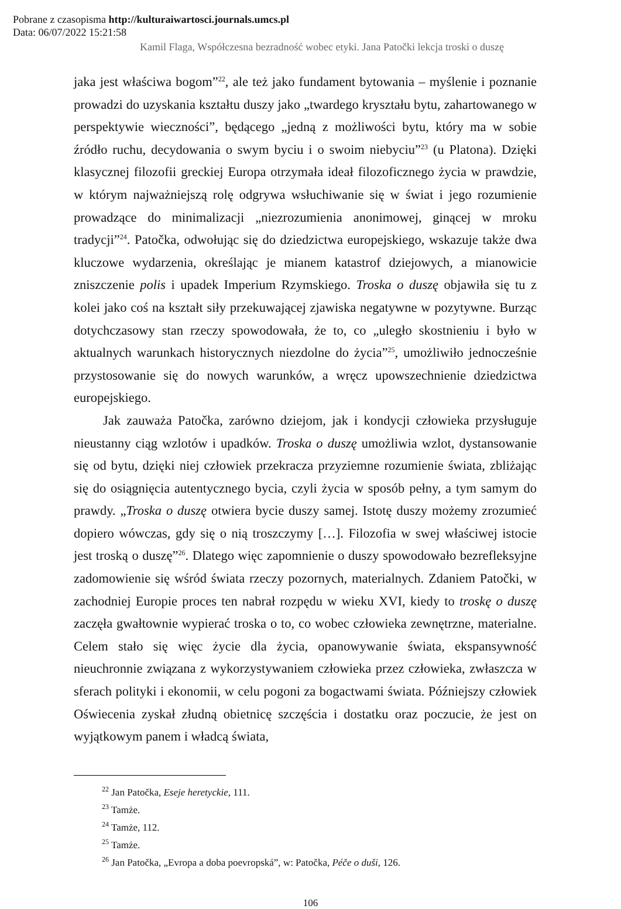Pobrane z czasopisma http://kulturaiwartosci.journals.umcs.pl
Data: 06/07/2022 15:21:58
Kamil Flaga, Współczesna bezradność wobec etyki. Jana Patočki lekcja troski o duszę
jaka jest właściwa bogom”<sup>22</sup>, ale też jako fundament bytowania – myślenie i poznanie prowadzi do uzyskania kształtu duszy jako „twardego kryształu bytu, zahartowanego w perspektywie wieczności”, będącego „jedną z możliwości bytu, który ma w sobie źródło ruchu, decydowania o swym byciu i o swoim niebyciu”<sup>23</sup> (u Platona). Dzięki klasycznej filozofii greckiej Europa otrzymała ideał filozoficznego życia w prawdzie, w którym najważniejszą rolę odgrywa wsłuchiwanie się w świat i jego rozumienie prowadzące do minimalizacji „niezrozumienia anonimowej, ginącej w mroku tradycji”<sup>24</sup>. Patočka, odwołując się do dziedzictwa europejskiego, wskazuje także dwa kluczowe wydarzenia, określając je mianem katastrof dziejowych, a mianowicie zniszczenie polis i upadek Imperium Rzymskiego. Troska o duszę objawiła się tu z kolei jako coś na kształt siły przekuwającej zjawiska negatywne w pozytywne. Burząc dotychczasowy stan rzeczy spowodowała, że to, co „uległo skostnieniu i było w aktualnych warunkach historycznych niezdolne do życia”<sup>25</sup>, umożliwiło jednocześnie przystosowanie się do nowych warunków, a wręcz upowszechnienie dziedzictwa europejskiego.
Jak zauważa Patočka, zarówno dziejom, jak i kondycji człowieka przysługuje nieustanny ciąg wzlotów i upadków. Troska o duszę umożliwia wzlot, dystansowanie się od bytu, dzięki niej człowiek przekracza przyziemne rozumienie świata, zbliżając się do osiągnięcia autentycznego bycia, czyli życia w sposób pełny, a tym samym do prawdy. „Troska o duszę otwiera bycie duszy samej. Istotę duszy możemy zrozumieć dopiero wówczas, gdy się o nią troszczymy […]. Filozofia w swej właściwej istocie jest troską o duszę”<sup>26</sup>. Dlatego więc zapomnienie o duszy spowodowało bezrefleksyjne zadomowienie się wśród świata rzeczy pozornych, materialnych. Zdaniem Patočki, w zachodniej Europie proces ten nabrał rozpędu w wieku XVI, kiedy to troskę o duszę zaczęła gwałtownie wypierać troska o to, co wobec człowieka zewnętrzne, materialne. Celem stało się więc życie dla życia, opanowywanie świata, ekspansywność nieuchronnie związana z wykorzystywaniem człowieka przez człowieka, zwłaszcza w sferach polityki i ekonomii, w celu pogoni za bogactwami świata. Późniejszy człowiek Oświecenia zyskał złudną obietnicę szczęścia i dostatku oraz poczucie, że jest on wyjątkowym panem i władcą świata,
<sup>22</sup> Jan Patočka, Eseje heretyckie, 111.
<sup>23</sup> Tamże.
<sup>24</sup> Tamże, 112.
<sup>25</sup> Tamże.
<sup>26</sup> Jan Patočka, „Evropa a doba poevropská”, w: Patočka, Péče o duši, 126.
106